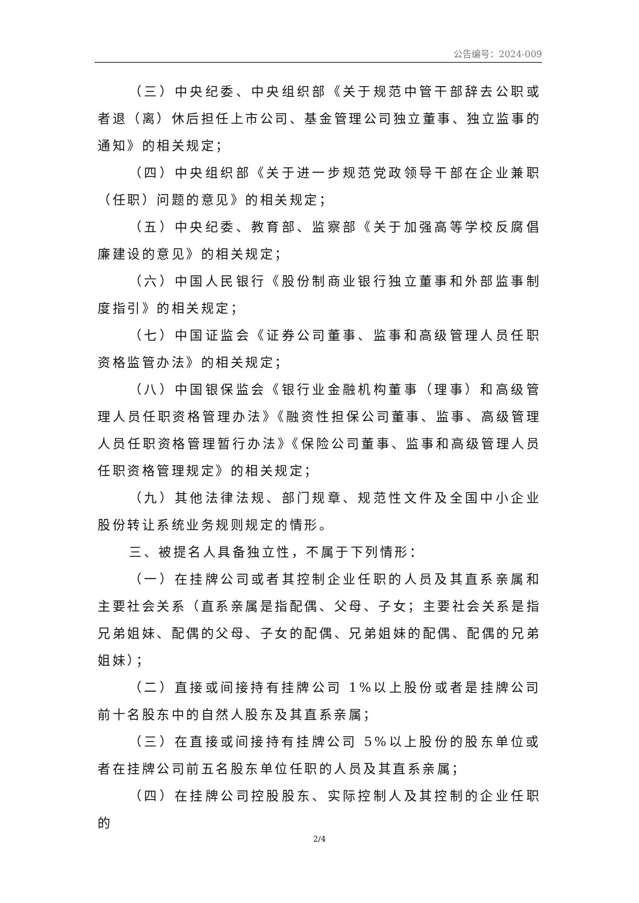公告编号：2024-009
（三）中央纪委、中央组织部《关于规范中管干部辞去公职或者退（离）休后担任上市公司、基金管理公司独立董事、独立监事的通知》的相关规定；
（四）中央组织部《关于进一步规范党政领导干部在企业兼职（任职）问题的意见》的相关规定；
（五）中央纪委、教育部、监察部《关于加强高等学校反腐倡廉建设的意见》的相关规定；
（六）中国人民银行《股份制商业银行独立董事和外部监事制度指引》的相关规定；
（七）中国证监会《证券公司董事、监事和高级管理人员任职资格监管办法》的相关规定；
（八）中国银保监会《银行业金融机构董事（理事）和高级管理人员任职资格管理办法》《融资性担保公司董事、监事、高级管理人员任职资格管理暂行办法》《保险公司董事、监事和高级管理人员任职资格管理规定》的相关规定；
（九）其他法律法规、部门规章、规范性文件及全国中小企业股份转让系统业务规则规定的情形。
三、被提名人具备独立性，不属于下列情形：
（一）在挂牌公司或者其控制企业任职的人员及其直系亲属和主要社会关系（直系亲属是指配偶、父母、子女；主要社会关系是指兄弟姐妹、配偶的父母、子女的配偶、兄弟姐妹的配偶、配偶的兄弟姐妹）；
（二）直接或间接持有挂牌公司 1%以上股份或者是挂牌公司前十名股东中的自然人股东及其直系亲属；
（三）在直接或间接持有挂牌公司 5%以上股份的股东单位或者在挂牌公司前五名股东单位任职的人员及其直系亲属；
（四）在挂牌公司控股股东、实际控制人及其控制的企业任职的
2/4